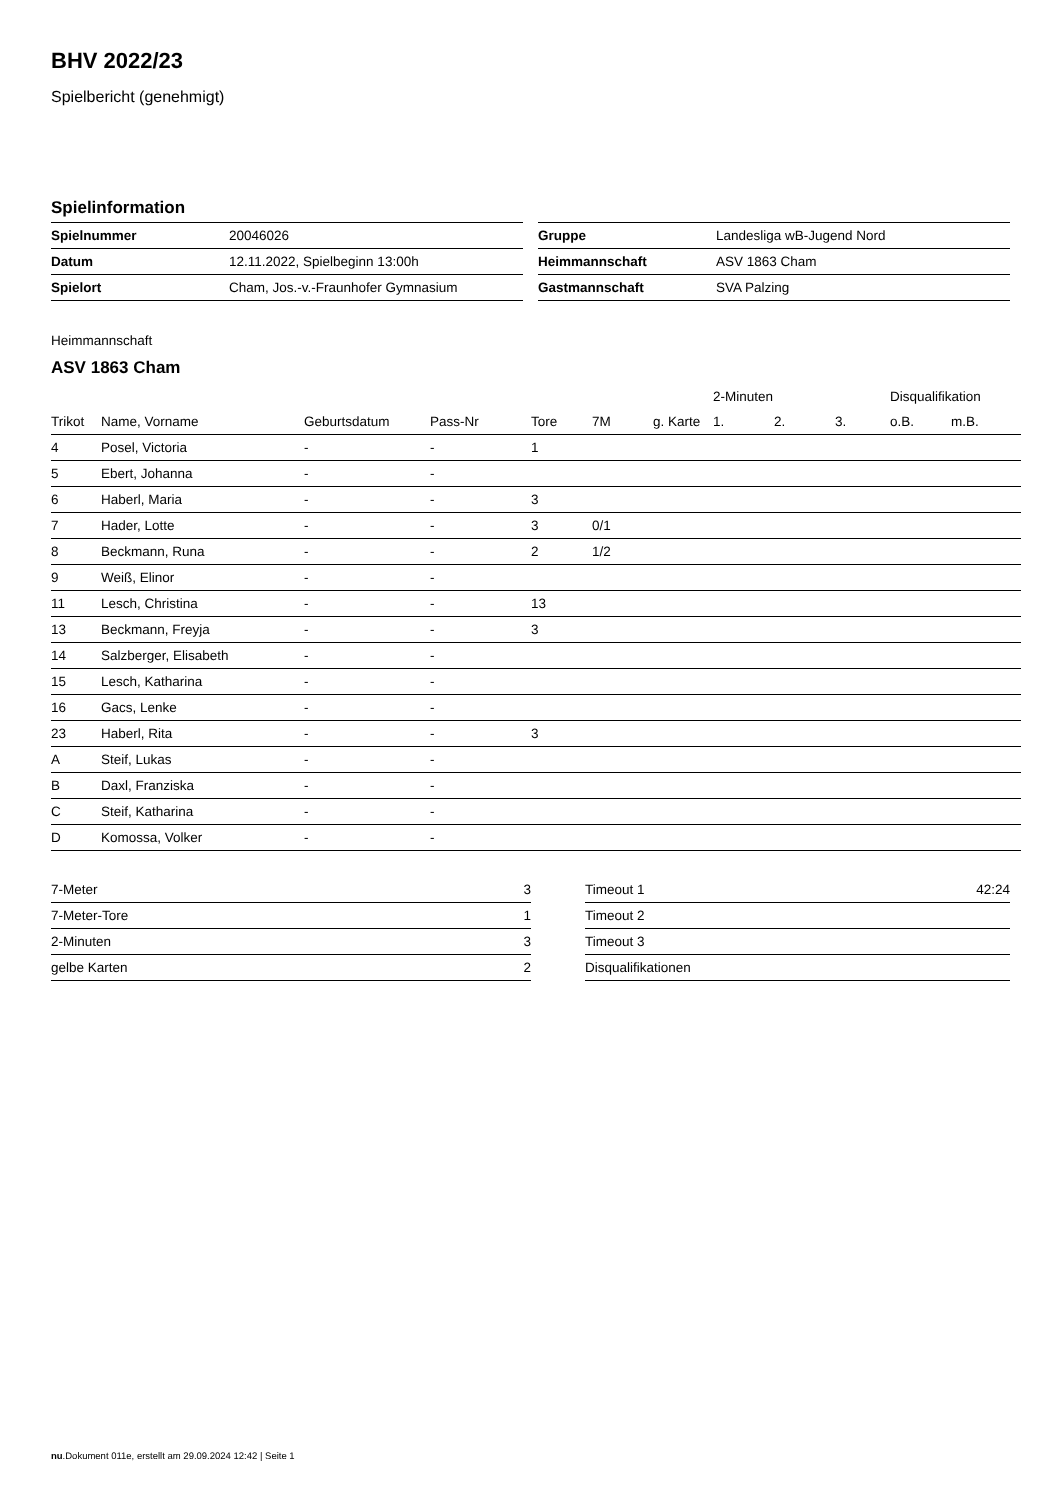BHV 2022/23
Spielbericht (genehmigt)
Spielinformation
| Spielnummer | 20046026 |
| Datum | 12.11.2022, Spielbeginn 13:00h |
| Spielort | Cham, Jos.-v.-Fraunhofer Gymnasium |
| Gruppe | Landesliga wB-Jugend Nord |
| Heimmannschaft | ASV 1863 Cham |
| Gastmannschaft | SVA Palzing |
Heimmannschaft
ASV 1863 Cham
| | | | | | | | 2-Minuten | | | Disqualifikation | |
| Trikot | Name, Vorname | Geburtsdatum | Pass-Nr | Tore | 7M | g. Karte | 1. | 2. | 3. | o.B. | m.B. |
| 4 | Posel, Victoria | - | - | 1 | | | | | | | |
| 5 | Ebert, Johanna | - | - | | | | | | | | |
| 6 | Haberl, Maria | - | - | 3 | | | | | | | |
| 7 | Hader, Lotte | - | - | 3 | 0/1 | | | | | | |
| 8 | Beckmann, Runa | - | - | 2 | 1/2 | | | | | | |
| 9 | Weiß, Elinor | - | - | | | | | | | | |
| 11 | Lesch, Christina | - | - | 13 | | | | | | | |
| 13 | Beckmann, Freyja | - | - | 3 | | | | | | | |
| 14 | Salzberger, Elisabeth | - | - | | | | | | | | |
| 15 | Lesch, Katharina | - | - | | | | | | | | |
| 16 | Gacs, Lenke | - | - | | | | | | | | |
| 23 | Haberl, Rita | - | - | 3 | | | | | | | |
| A | Steif, Lukas | - | - | | | | | | | | |
| B | Daxl, Franziska | - | - | | | | | | | | |
| C | Steif, Katharina | - | - | | | | | | | | |
| D | Komossa, Volker | - | - | | | | | | | | |
| 7-Meter | 3 |
| 7-Meter-Tore | 1 |
| 2-Minuten | 3 |
| gelbe Karten | 2 |
| Timeout 1 | 42:24 |
| Timeout 2 | |
| Timeout 3 | |
| Disqualifikationen | |
nu.Dokument 011e, erstellt am 29.09.2024 12:42 | Seite 1